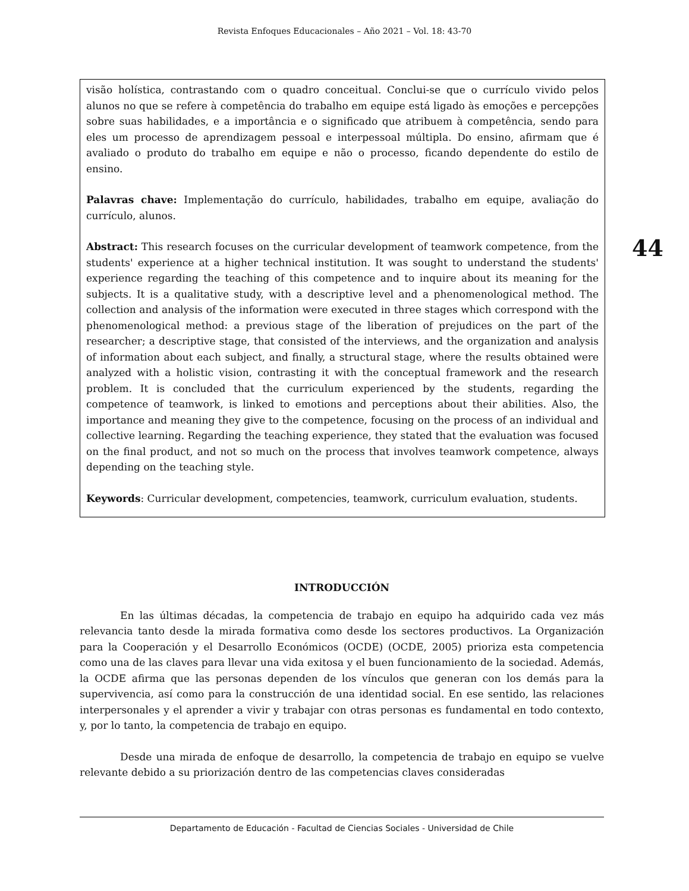Revista Enfoques Educacionales – Año 2021 – Vol. 18: 43-70
visão holística, contrastando com o quadro conceitual. Conclui-se que o currículo vivido pelos alunos no que se refere à competência do trabalho em equipe está ligado às emoções e percepções sobre suas habilidades, e a importância e o significado que atribuem à competência, sendo para eles um processo de aprendizagem pessoal e interpessoal múltipla. Do ensino, afirmam que é avaliado o produto do trabalho em equipe e não o processo, ficando dependente do estilo de ensino.
Palavras chave: Implementação do currículo, habilidades, trabalho em equipe, avaliação do currículo, alunos.
Abstract: This research focuses on the curricular development of teamwork competence, from the students' experience at a higher technical institution. It was sought to understand the students' experience regarding the teaching of this competence and to inquire about its meaning for the subjects. It is a qualitative study, with a descriptive level and a phenomenological method. The collection and analysis of the information were executed in three stages which correspond with the phenomenological method: a previous stage of the liberation of prejudices on the part of the researcher; a descriptive stage, that consisted of the interviews, and the organization and analysis of information about each subject, and finally, a structural stage, where the results obtained were analyzed with a holistic vision, contrasting it with the conceptual framework and the research problem. It is concluded that the curriculum experienced by the students, regarding the competence of teamwork, is linked to emotions and perceptions about their abilities. Also, the importance and meaning they give to the competence, focusing on the process of an individual and collective learning. Regarding the teaching experience, they stated that the evaluation was focused on the final product, and not so much on the process that involves teamwork competence, always depending on the teaching style.
Keywords: Curricular development, competencies, teamwork, curriculum evaluation, students.
44
INTRODUCCIÓN
En las últimas décadas, la competencia de trabajo en equipo ha adquirido cada vez más relevancia tanto desde la mirada formativa como desde los sectores productivos. La Organización para la Cooperación y el Desarrollo Económicos (OCDE) (OCDE, 2005) prioriza esta competencia como una de las claves para llevar una vida exitosa y el buen funcionamiento de la sociedad. Además, la OCDE afirma que las personas dependen de los vínculos que generan con los demás para la supervivencia, así como para la construcción de una identidad social. En ese sentido, las relaciones interpersonales y el aprender a vivir y trabajar con otras personas es fundamental en todo contexto, y, por lo tanto, la competencia de trabajo en equipo.
Desde una mirada de enfoque de desarrollo, la competencia de trabajo en equipo se vuelve relevante debido a su priorización dentro de las competencias claves consideradas
Departamento de Educación - Facultad de Ciencias Sociales - Universidad de Chile